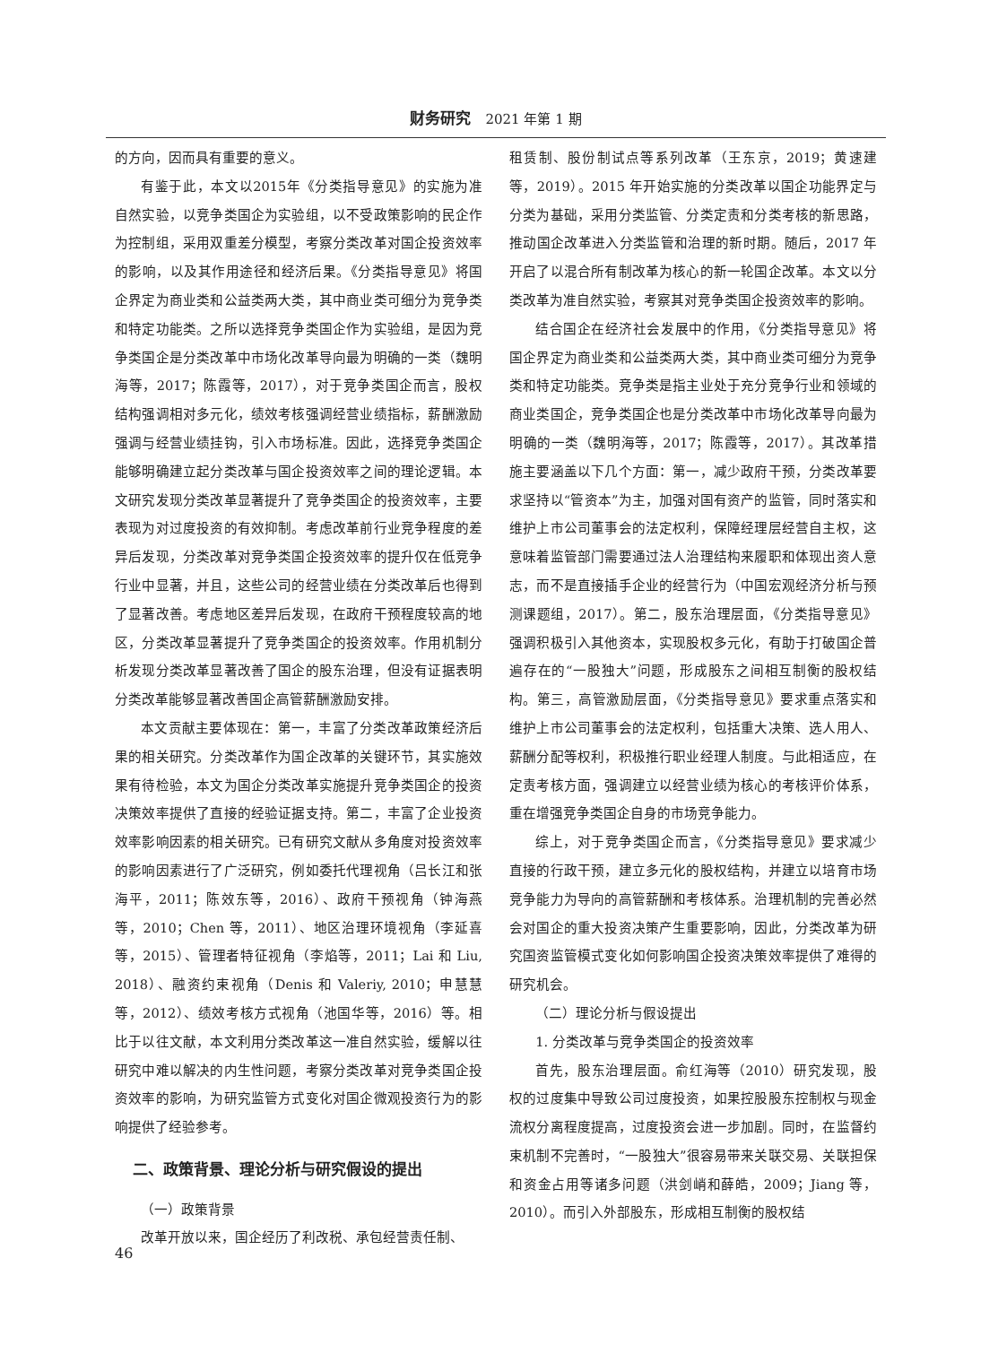财务研究 2021 年第 1 期
的方向，因而具有重要的意义。
有鉴于此，本文以2015年《分类指导意见》的实施为准自然实验，以竞争类国企为实验组，以不受政策影响的民企作为控制组，采用双重差分模型，考察分类改革对国企投资效率的影响，以及其作用途径和经济后果。《分类指导意见》将国企界定为商业类和公益类两大类，其中商业类可细分为竞争类和特定功能类。之所以选择竞争类国企作为实验组，是因为竞争类国企是分类改革中市场化改革导向最为明确的一类（魏明海等，2017；陈霞等，2017），对于竞争类国企而言，股权结构强调相对多元化，绩效考核强调经营业绩指标，薪酬激励强调与经营业绩挂钩，引入市场标准。因此，选择竞争类国企能够明确建立起分类改革与国企投资效率之间的理论逻辑。本文研究发现分类改革显著提升了竞争类国企的投资效率，主要表现为对过度投资的有效抑制。考虑改革前行业竞争程度的差异后发现，分类改革对竞争类国企投资效率的提升仅在低竞争行业中显著，并且，这些公司的经营业绩在分类改革后也得到了显著改善。考虑地区差异后发现，在政府干预程度较高的地区，分类改革显著提升了竞争类国企的投资效率。作用机制分析发现分类改革显著改善了国企的股东治理，但没有证据表明分类改革能够显著改善国企高管薪酬激励安排。
本文贡献主要体现在：第一，丰富了分类改革政策经济后果的相关研究。分类改革作为国企改革的关键环节，其实施效果有待检验，本文为国企分类改革实施提升竞争类国企的投资决策效率提供了直接的经验证据支持。第二，丰富了企业投资效率影响因素的相关研究。已有研究文献从多角度对投资效率的影响因素进行了广泛研究，例如委托代理视角（吕长江和张海平，2011；陈效东等，2016）、政府干预视角（钟海燕等，2010；Chen 等，2011）、地区治理环境视角（李延喜等，2015）、管理者特征视角（李焰等，2011；Lai 和 Liu, 2018）、融资约束视角（Denis 和 Valeriy, 2010；申慧慧等，2012）、绩效考核方式视角（池国华等，2016）等。相比于以往文献，本文利用分类改革这一准自然实验，缓解以往研究中难以解决的内生性问题，考察分类改革对竞争类国企投资效率的影响，为研究监管方式变化对国企微观投资行为的影响提供了经验参考。
二、政策背景、理论分析与研究假设的提出
（一）政策背景
改革开放以来，国企经历了利改税、承包经营责任制、
租赁制、股份制试点等系列改革（王东京，2019；黄速建等，2019）。2015 年开始实施的分类改革以国企功能界定与分类为基础，采用分类监管、分类定责和分类考核的新思路，推动国企改革进入分类监管和治理的新时期。随后，2017 年开启了以混合所有制改革为核心的新一轮国企改革。本文以分类改革为准自然实验，考察其对竞争类国企投资效率的影响。
结合国企在经济社会发展中的作用，《分类指导意见》将国企界定为商业类和公益类两大类，其中商业类可细分为竞争类和特定功能类。竞争类是指主业处于充分竞争行业和领域的商业类国企，竞争类国企也是分类改革中市场化改革导向最为明确的一类（魏明海等，2017；陈霞等，2017）。其改革措施主要涵盖以下几个方面：第一，减少政府干预，分类改革要求坚持以“管资本”为主，加强对国有资产的监管，同时落实和维护上市公司董事会的法定权利，保障经理层经营自主权，这意味着监管部门需要通过法人治理结构来履职和体现出资人意志，而不是直接插手企业的经营行为（中国宏观经济分析与预测课题组，2017）。第二，股东治理层面，《分类指导意见》强调积极引入其他资本，实现股权多元化，有助于打破国企普遍存在的“一股独大”问题，形成股东之间相互制衡的股权结构。第三，高管激励层面，《分类指导意见》要求重点落实和维护上市公司董事会的法定权利，包括重大决策、选人用人、薪酬分配等权利，积极推行职业经理人制度。与此相适应，在定责考核方面，强调建立以经营业绩为核心的考核评价体系，重在增强竞争类国企自身的市场竞争能力。
综上，对于竞争类国企而言，《分类指导意见》要求减少直接的行政干预，建立多元化的股权结构，并建立以培育市场竞争能力为导向的高管薪酬和考核体系。治理机制的完善必然会对国企的重大投资决策产生重要影响，因此，分类改革为研究国资监管模式变化如何影响国企投资决策效率提供了难得的研究机会。
（二）理论分析与假设提出
1. 分类改革与竞争类国企的投资效率
首先，股东治理层面。俞红海等（2010）研究发现，股权的过度集中导致公司过度投资，如果控股股东控制权与现金流权分离程度提高，过度投资会进一步加剧。同时，在监督约束机制不完善时，“一股独大”很容易带来关联交易、关联担保和资金占用等诸多问题（洪剑峭和薛皓，2009；Jiang 等，2010）。而引入外部股东，形成相互制衡的股权结
46